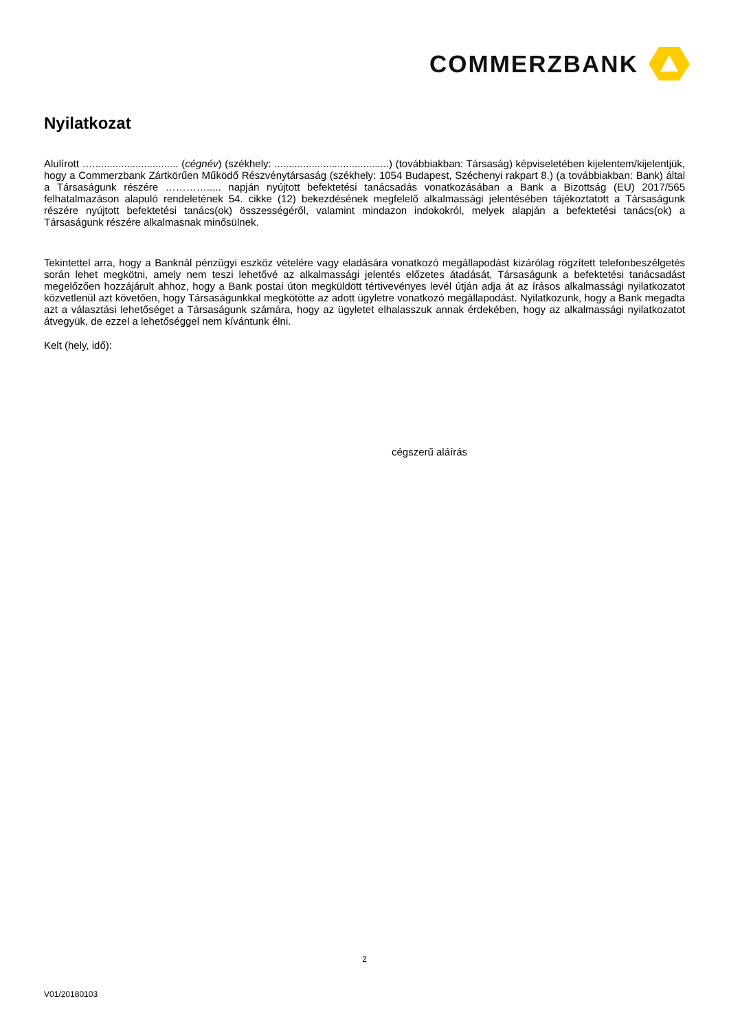COMMERZBANK
Nyilatkozat
Alulírott ….............................. (cégnév) (székhely: ........................................) (továbbiakban: Társaság) képviseletében kijelentem/kijelentjük, hogy a Commerzbank Zártkörűen Működő Részvénytársaság (székhely: 1054 Budapest, Széchenyi rakpart 8.) (a továbbiakban: Bank) által a Társaságunk részére …………..... napján nyújtott befektetési tanácsadás vonatkozásában a Bank a Bizottság (EU) 2017/565 felhatalmazáson alapuló rendeletének 54. cikke (12) bekezdésének megfelelő alkalmassági jelentésében tájékoztatott a Társaságunk részére nyújtott befektetési tanács(ok) összességéről, valamint mindazon indokokról, melyek alapján a befektetési tanács(ok) a Társaságunk részére alkalmasnak minősülnek.
Tekintettel arra, hogy a Banknál pénzügyi eszköz vételére vagy eladására vonatkozó megállapodást kizárólag rögzített telefonbeszélgetés során lehet megkötni, amely nem teszi lehetővé az alkalmassági jelentés előzetes átadását, Társaságunk a befektetési tanácsadást megelőzően hozzájárult ahhoz, hogy a Bank postai úton megküldött tértivevényes levél útján adja át az írásos alkalmassági nyilatkozatot közvetlenül azt követően, hogy Társaságunkkal megkötötte az adott ügyletre vonatkozó megállapodást. Nyilatkozunk, hogy a Bank megadta azt a választási lehetőséget a Társaságunk számára, hogy az ügyletet elhalasszuk annak érdekében, hogy az alkalmassági nyilatkozatot átvegyük, de ezzel a lehetőséggel nem kívántunk élni.
Kelt (hely, idő):
cégszerű aláírás
2
V01/20180103